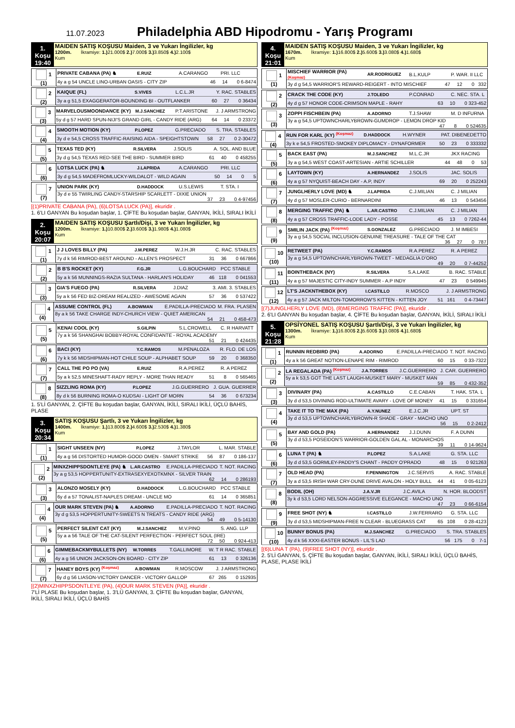11.07.2023
Philadelphia ABD Hipodromu - Yarış Programı
1. Koşu
19:40
MAIDEN SATIŞ KOŞUSU Maiden, 3 ve Yukarı İngilizler, kg
1200m. İkramiye: 1.) 21.000$ 2.) 7.000$ 3.) 3.850$ 4.) 2.100$
Kum
| 1 (1) | PRIVATE CABANA (PA) ♞ | E.RUIZ | A.CARANGO | PRI. LLC |
| | 4y a g 54 UNCLE LINO-URBAN OASIS - CITY ZIP 46 14 0 6-8474 | | | |
| 2 (2) | KAIQUE (FL) | S.VIVES | L.C.L.JR | Y. RAC. STABLES |
| | 3y a g 51,5 EXAGGERATOR-BOUNDING BI - OUTFLANKER 60 27 0 36434 | | | |
| 3 (3) | MARVELOUSMOONDANCE (KY) | M.J.SANCHEZ | P.T.ARISTONE | J. J ARMSTRONG |
| | 5y d g 57 HARD SPUN-NIJI'S GRAND GIRL - CANDY RIDE (ARG) 64 14 0 23372 | | | |
| 4 (4) | SMOOTH MOTION (KY) | P.LOPEZ | G.PRECIADO | S. TRA. STABLES |
| | 3y d e 54,5 CROSS TRAFFIC-RAISING AIDA - SPEIGHTSTOWN 58 27 0 2-30472 | | | |
| 5 (5) | TEXAS TED (KY) | R.SILVERA | J.SOLIS | A. SOL. AND BLUE |
| | 3y d g 54,5 TEXAS RED-SEE THE BIRD - SUMMER BIRD 61 40 0 458255 | | | |
| 6 (6) | LOTSA LUCK (PA) ♞ | J.LAPRIDA | A.CARANGO | PRI. LLC |
| | 3y d g 54,5 MADEFROMLUCKY-WILDALOT - WILD AGAIN 50 14 0 5 | | | |
| 7 (7) | UNION PARK (KY) | D.HADDOCK | U.S.LEWIS | T. STA. I |
| | 3y d e 55 TWIRLING CANDY-STARSHIP SCARLETT - DIXIE UNION 37 23 0 4-97456 | | | |
[(1)PRIVATE CABANA (PA), (6)LOTSA LUCK (PA)], ekuridir .
1. 6'LI GANYAN Bu koşudan başlar, 1. ÇİFTE Bu koşudan başlar, GANYAN, İKİLİ, SIRALI İKİLİ
2. Koşu
20:07
MAIDEN SATIŞ KOŞUSU Şartlı/Dişi, 3 ve Yukarı İngilizler, kg
1200m. İkramiye: 1.) 10.800$ 2.) 3.600$ 3.) 1.980$ 4.) 1.080$
Kum
| 1 (1) | J J LOVES BILLY (PA) | J.M.PEREZ | W.J.H.JR | C. RAC. STABLES |
| | 7y d k 56 RIMROD-BEST AROUND - ALLEN'S PROSPECT 31 36 0 667866 | | | |
| 2 (2) | B B'S ROCKET (KY) | F.G.JR | L.G.BOUCHARD | PCC STABLE |
| | 5y a k 56 MUNNINGS-RAZIA SULTANA - HARLAN'S HOLIDAY 46 118 0 041553 | | | |
| 3 (3) | GIA'S FUEGO (PA) | R.SILVERA | J.DIAZ | 3. AMI. 3. STABLES |
| | 5y a k 56 FED BIZ-DREAM REALIZED - AWESOME AGAIN 57 36 0 537422 | | | |
| 4 (4) | ASSUME CONTROL (FL) | A.BOWMAN | E.PADILLA-PRECIADO | M. FRA. PLASEN |
| | 8y a k 56 TAKE CHARGE INDY-CHURCH VIEW - QUIET AMERICAN 54 21 0 458-473 | | | |
| 5 (5) | KENAI COOL (KY) | S.GILPIN | S.L.CROWELL | C. R HARVATT |
| | 7y a k 56 SHANGHAI BOBBY-ROYAL CONFIDANTE - ROYAL ACADEMY 51 21 0 424435 | | | |
| 6 (6) | BACI (KY) | Y.C.RAMOS | M.PENALOZA | R. FLO. DE LOS |
| | 7y k k 56 MIDSHIPMAN-HOT CHILE SOUP - ALPHABET SOUP 59 20 0 368350 | | | |
| 7 (7) | CALL THE PO PO (VA) | E.RUIZ | R.A.PEREZ | R. A PEREZ |
| | 5y a k 52,5 MINESHAFT-RADY REPLY - MORE THAN READY 51 8 0 565465 | | | |
| 8 (8) | SIZZLING ROMA (KY) | P.LOPEZ | J.G.GUERRERO | J. GUA. GUERRER |
| | 8y d k 56 BURNING ROMA-O KUDSAI - LIGHT OF MORN 54 36 0 673234 | | | |
1. 5'Lİ GANYAN, 2. ÇİFTE Bu koşudan başlar, GANYAN, İKİLİ, SIRALI İKİLİ, ÜÇLÜ BAHİS, PLASE
3. Koşu
20:34
SATIŞ KOŞUSU Şartlı, 3 ve Yukarı İngilizler, kg
1400m. İkramiye: 1.) 13.800$ 2.) 4.600$ 3.) 2.530$ 4.) 1.380$
Kum
| 1 (1) | SIGHT UNSEEN (NY) | P.LOPEZ | J.TAYLOR | L. MAR. STABLE |
| | 4y a g 56 DISTORTED HUMOR-GOOD OMEN - SMART STRIKE 56 87 0 186-137 | | | |
| 2 (2) | MINXZHIPPSDONTLEYE (PA) ♞ | L.AR.CASTRO | E.PADILLA-PRECIADO | T. NOT. RACING |
| | 3y a g 53,5 HOPPERTUNITY-EXTRASEXYEXOTKMNX - SILVER TRAIN 62 14 0 286193 | | | |
| 3 (3) | ALONZO MOSELY (KY) | D.HADDOCK | L.G.BOUCHARD | PCC STABLE |
| | 6y d a 57 TONALIST-NAPLES DREAM - UNCLE MO 61 14 0 365851 | | | |
| 4 (4) | OUR MARK STEVEN (PA) ♞ | A.ADORNO | E.PADILLA-PRECIADO | T. NOT. RACING |
| | 3y d g 53,5 HOPPERTUNITY-SWEETS N TREATS - CANDY RIDE (ARG) 54 49 0 5-14130 | | | |
| 5 (5) | PERFECT SILENT CAT (KY) | M.J.SANCHEZ | M.V.PINO | S. ANG. LLP |
| | 5y a a 56 TALE OF THE CAT-SILENT PERFECTION - PERFECT SOUL (IRE) 72 50 0 924-413 | | | |
| 6 (6) | GIMMEBACKMYBULLETS (NY) | W.TORRES | T.GALLIMORE | W. T R RAC. STABLE |
| | 4y a g 56 UNION JACKSON-ON BOARD - CITY ZIP 61 13 0 326136 | | | |
| 7 (7) | HANEY BOYS (KY) <sup>(Koşmaz)</sup> | A.BOWMAN | R.MOSCOW | J. J ARMSTRONG |
| | 6y d g 56 LIASON-VICTORY DANCER - VICTORY GALLOP 67 265 0 152935 | | | |
[(2)MINXZHIPPSDONTLEYE (PA), (4)OUR MARK STEVEN (PA)], ekuridir .
7'Lİ PLASE Bu koşudan başlar, 1. 3'LÜ GANYAN, 3. ÇİFTE Bu koşudan başlar, GANYAN, İKİLİ, SIRALI İKİLİ, ÜÇLÜ BAHİS
4. Koşu
21:01
MAIDEN SATIŞ KOŞUSU Maiden, 3 ve Yukarı İngilizler, kg
1670m. İkramiye: 1.) 16.800$ 2.) 5.600$ 3.) 3.080$ 4.) 1.680$
Kum
| 1 (1) | MISCHIEF WARRIOR (PA) (Koşmaz) | AR.RODRIGUEZ | B.L.KULP | P. WAR. II LLC |
| | 3y d g 54,5 WARRIOR'S REWARD-REIGERT - INTO MISCHIEF 47 12 0 332 | | | |
| 2 (2) | CRACK THE CODE (KY) | J.TOLEDO | P.CONRAD | C. NEC. STA. L |
| | 4y d g 57 HONOR CODE-CRIMSON MAPLE - RAHY 63 10 0 323-452 | | | |
| 3 (3) | ZOPPI FISCHBEIN (PA) | A.ADORNO | T.J.SHAW | M. D INFURNA |
| | 3y a g 54,5 UPTOWNCHARLYBROWN-GUMDROP - LEMON DROP KID 47 8 0 524635 | | | |
| 4 (4) | RUN FOR KARL (KY) <sup>(Koşmaz)</sup> | D.HADDOCK | H.WYNER | PAT. DIBENEDETTO |
| | 3y k e 54,5 FROSTED-SMOKEY DIPLOMACY - DYNAFORMER 50 23 0 333332 | | | |
| 5 (5) | BACK EAST (PA) | M.J.SANCHEZ | M.L.C.JR | JKX RACING |
| | 3y a g 54,5 WEST COAST-ARTESIAN - ARTIE SCHILLER 44 48 0 53 | | | |
| 6 (6) | LAYTOWN (KY) | A.HERNANDEZ | J.SOLIS | JAC. SOLIS |
| | 4y a g 57 NYQUIST-BEACH DAY - A.P, INDY 69 20 0 252243 | | | |
| 7 (7) | JUNGLHERLY LOVE (MD) ♞ | J.LAPRIDA | C.J.MILIAN | C. J MILIAN |
| | 4y d g 57 MOSLER-CURIO - BERNARDINI 46 13 0 543456 | | | |
| 8 (8) | MERGING TRAFFIC (PA) ♞ | L.AR.CASTRO | C.J.MILIAN | C. J MILIAN |
| | 4y a g 57 CROSS TRAFFIC-LODE LADY - POSSE 45 13 0 7262-44 | | | |
| 9 (9) | SMILIN JACK (PA) <sup>(Koşmaz)</sup> | S.GONZALEZ | G.PRECIADO | J. M IMBESI |
| | 3y a g 54,5 SOCIAL INCLUSION-GENUINE TREASURE - TALE OF THE CAT 36 27 0 787 | | | |
| 10 (10) | RETWEET (PA) | Y.C.RAMOS | R.A.PEREZ | R. A PEREZ |
| | 3y a g 54,5 UPTOWNCHARLYBROWN-TWEET - MEDAGLIA D'ORO 49 20 0 7-44252 | | | |
| 11 (11) | BOINTHEBACK (NY) | R.SILVERA | S.A.LAKE | B. RAC. STABLE |
| | 4y a g 57 MAJESTIC CITY-INDY SUMMER - A.P INDY 47 23 0 549945 | | | |
| 12 (12) | LT'S JACKNTHEBOX (KY) | I.CASTILLO | R.MOSCO | J. J ARMSTRONG |
| | 4y a g 57 JACK MILTON-TOMORROW'S KITTEN - KITTEN JOY 51 161 0 4-73447 | | | |
[(7)JUNGLHERLY LOVE (MD), (8)MERGING TRAFFIC (PA)], ekuridir .
2. 6'LI GANYAN Bu koşudan başlar, 4. ÇİFTE Bu koşudan başlar, GANYAN, İKİLİ, SIRALI İKİLİ
5. Koşu
21:28
OPSİYONEL SATIŞ KOŞUSU Şartlı/Dişi, 3 ve Yukarı İngilizler, kg
1300m. İkramiye: 1.) 16.800$ 2.) 5.600$ 3.) 3.080$ 4.) 1.680$
Kum
| 1 (1) | RUNNIN REDBIRD (PA) | A.ADORNO | E.PADILLA-PRECIADO | T. NOT. RACING |
| | 4y a k 56 GREAT NOTION-LENAPE RIM - RIMROD 60 15 0 33-7322 | | | |
| 2 (2) | LA REGALADA (PA) <sup>(Koşmaz)</sup> | J.A.TORRES | J.C.GUERRERO | J. CAR. GUERRERO |
| | 5y a k 53,5 GOT THE LAST LAUGH-MUSKET MARY - MUSKET MAN 59 85 0 432-352 | | | |
| 3 (3) | DIVINARY (PA) | A.CASTILLO | C.E.CABAN | T. HAK. STA. L |
| | 3y d d 53,5 DIVINING ROD-ULTIMATE AVARY - LOVE OF MONEY 41 15 0 331654 | | | |
| 4 (4) | TAKE IT TO THE MAX (PA) | A.Y.NUNEZ | E.J.C.JR | UPT. ST |
| | 3y d d 53,5 UPTOWNCHARLYBROWN-R SHADE - GRAY - MACHO UNO 56 15 0 2-2412 | | | |
| 5 (5) | BAY AND GOLD (PA) | A.HERNANDEZ | J.J.DUNN | F. A DUNN |
| | 3y d d 53,5 POSEIDON'S WARRIOR-GOLDEN GAL AL - MONARCHOS 39 11 0 14-9624 | | | |
| 6 (6) | LUNA T (PA) ♞ | P.LOPEZ | S.A.LAKE | G. STA. LLC |
| | 3y d d 53,5 GORMLEY-PADDY'S CHANT - PADDY O'PRADO 48 15 0 921263 | | | |
| 7 (7) | OLD HEAD (PA) | F.PENNINGTON | J.C.SERVIS | A. RAC. STABLE |
| | 3y a d 53,5 IRISH WAR CRY-DUNE DRIVE AVALON - HOLY BULL 44 41 0 05-6123 | | | |
| 8 (8) | BODIL (OH) | J.A.V.JR | J.C.AVILA | N. HOR. BLOODST |
| | 3y k d 53,5 LORD NELSON-AGGRESSIVE ELEGANCE - MACHO UNO 47 23 0 66-6154 | | | |
| 9 (9) | FREE SHOT (NY) ♞ | I.CASTILLO | J.W.FERRARO | G. STA. LLC |
| | 3y d d 53,5 MIDSHIPMAN-FREE N CLEAR - BLUEGRASS CAT 65 108 0 28-4123 | | | |
| 10 (10) | BUNNY BONUS (PA) | M.J.SANCHEZ | G.PRECIADO | S. TRA. STABLES |
| | 4y d k 56 XXXI-EASTER BONUS - LIL'S LAD 56 175 0 7-1 | | | |
[(6)LUNA T (PA), (9)FREE SHOT (NY)], ekuridir .
2. 5'Lİ GANYAN, 5. ÇİFTE Bu koşudan başlar, GANYAN, İKİLİ, SIRALI İKİLİ, ÜÇLÜ BAHİS, PLASE, PLASE İKİLİ